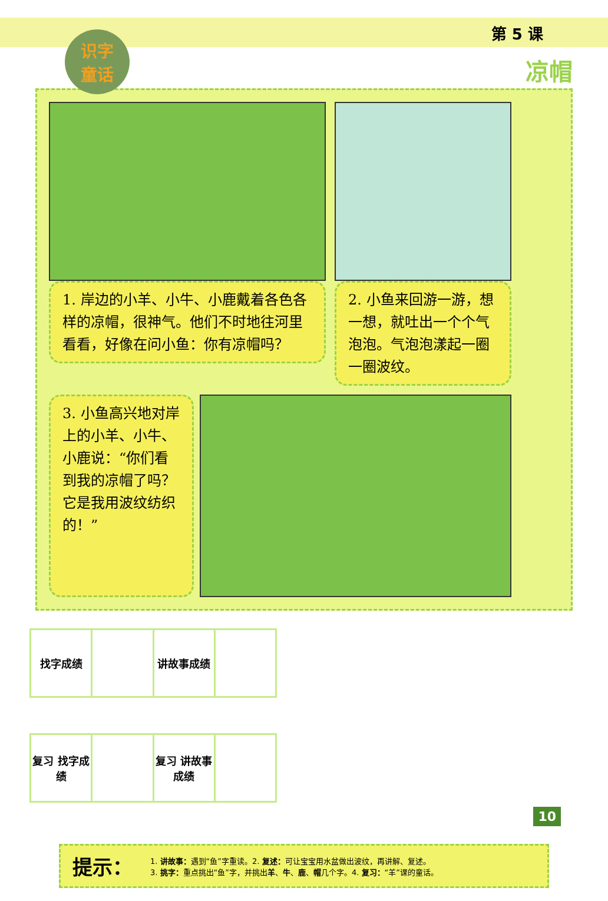第 5 课
识字
童话
凉帽
1. 岸边的小羊、小牛、小鹿戴着各色各样的凉帽，很神气。他们不时地往河里看看，好像在问小鱼：你有凉帽吗？
2. 小鱼来回游一游，想一想，就吐出一个个气泡泡。气泡泡漾起一圈一圈波纹。
3. 小鱼高兴地对岸上的小羊、小牛、小鹿说：“你们看到我的凉帽了吗？它是我用波纹纺织的！”
| 找字成绩 | | 讲故事成绩 | |
| 复习 找字成绩 | | 复习 讲故事成绩 | |
提示：
1. 讲故事：遇到“鱼”字重读。2. 复述：可让宝宝用水盆做出波纹，再讲解、复述。
3. 挑字：重点挑出“鱼”字，并挑出羊、牛、鹿、帽几个字。4. 复习：“羊”课的童话。
10